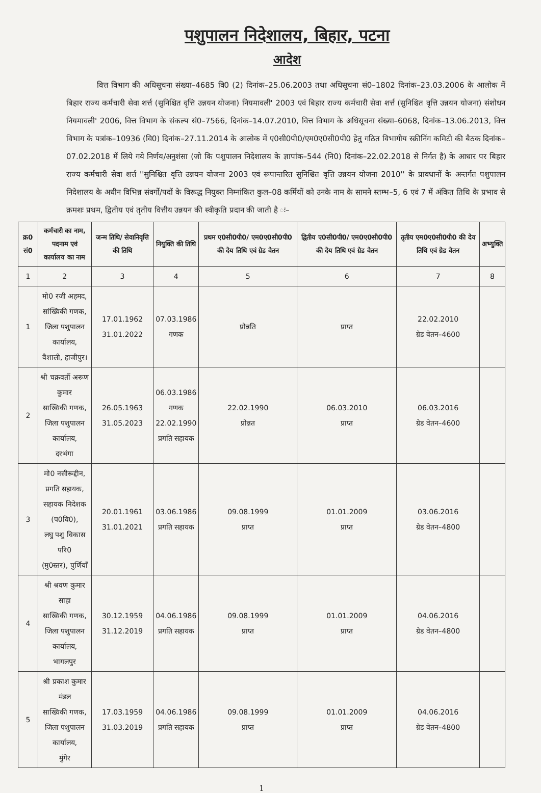पशुपालन निदेशालय, बिहार, पटना
आदेश
वित्त विभाग की अधिसूचना संख्या–4685 वि0 (2) दिनांक–25.06.2003 तथा अधिसूचना सं0–1802 दिनांक–23.03.2006 के आलोक में बिहार राज्य कर्मचारी सेवा शर्त्त (सुनिश्चित वृत्ति उन्नयन योजना) नियमावली' 2003 एवं बिहार राज्य कर्मचारी सेवा शर्त्त (सुनिश्चित वृत्ति उन्नयन योजना) संशोधन नियमावली' 2006, वित्त विभाग के संकल्प सं0–7566, दिनांक–14.07.2010, वित्त विभाग के अधिसूचना संख्या–6068, दिनांक–13.06.2013, वित्त विभाग के पत्रांक–10936 (वि0) दिनांक–27.11.2014 के आलोक में ए0सी0पी0/एम0ए0सी0पी0 हेतु गठित विभागीय स्क्रीनिंग कमिटी की बैठक दिनांक–07.02.2018 में लिये गये निर्णय/अनुशंसा (जो कि पशुपालन निदेशालय के ज्ञापांक–544 (नि0) दिनांक–22.02.2018 से निर्गत है) के आधार पर बिहार राज्य कर्मचारी सेवा शर्त्त ''सुनिश्चित वृत्ति उन्नयन योजना 2003 एवं रूपान्तरित सुनिश्चित वृत्ति उन्नयन योजना 2010'' के प्रावधानों के अन्तर्गत पशुपालन निदेशालय के अधीन विभिन्न संवर्गो/पदों के विरूद्ध नियुक्त निम्नांकित कुल–08 कर्मियों को उनके नाम के सामने स्तम्भ–5, 6 एवं 7 में अंकित तिथि के प्रभाव से क्रमशः प्रथम, द्वितीय एवं तृतीय वित्तीय उन्नयन की स्वीकृति प्रदान की जाती है ः–
| क्र0 सं0 | कर्मचारी का नाम, पदनाम एवं कार्यालय का नाम | जन्म तिथि/ सेवानिवृत्ति की तिथि | नियुक्ति की तिथि | प्रथम ए0सी0पी0/ एम0ए0सी0पी0 की देय तिथि एवं ग्रेड वेतन | द्वितीय ए0सी0पी0/ एम0ए0सी0पी0 की देय तिथि एवं ग्रेड वेतन | तृतीय एम0ए0सी0पी0 की देय तिथि एवं ग्रेड वेतन | अभ्युक्ति |
| --- | --- | --- | --- | --- | --- | --- | --- |
| 1 | 2 | 3 | 4 | 5 | 6 | 7 | 8 |
| 1 | मो0 रजी अहमद, सांख्यिकी गणक, जिला पशुपालन कार्यालय, वैशाली, हाजीपुर। | 17.01.1962 31.01.2022 | 07.03.1986 गणक | प्रोन्नति | प्राप्त | 22.02.2010 ग्रेड वेतन–4600 | |
| 2 | श्री चक्रवर्ती अरूण कुमार साख्यिकी गणक, जिला पशुपालन कार्यालय, दरभंगा | 26.05.1963 31.05.2023 | 06.03.1986 गणक 22.02.1990 प्रगति सहायक | 22.02.1990 प्रोन्नत | 06.03.2010 प्राप्त | 06.03.2016 ग्रेड वेतन–4600 | |
| 3 | मो0 नसीरूद्दीन, प्रगति सहायक, सहायक निदेशक (प0वि0), लघु पशु विकास परि0 (मु0स्तर), पुर्णियाँ | 20.01.1961 31.01.2021 | 03.06.1986 प्रगति सहायक | 09.08.1999 प्राप्त | 01.01.2009 प्राप्त | 03.06.2016 ग्रेड वेतन–4800 | |
| 4 | श्री श्रवण कुमार साहा साख्यिकी गणक, जिला पशुपालन कार्यालय, भागलपुर | 30.12.1959 31.12.2019 | 04.06.1986 प्रगति सहायक | 09.08.1999 प्राप्त | 01.01.2009 प्राप्त | 04.06.2016 ग्रेड वेतन–4800 | |
| 5 | श्री प्रकाश कुमार मंडल साख्यिकी गणक, जिला पशुपालन कार्यालय, मुंगेर | 17.03.1959 31.03.2019 | 04.06.1986 प्रगति सहायक | 09.08.1999 प्राप्त | 01.01.2009 प्राप्त | 04.06.2016 ग्रेड वेतन–4800 | |
1